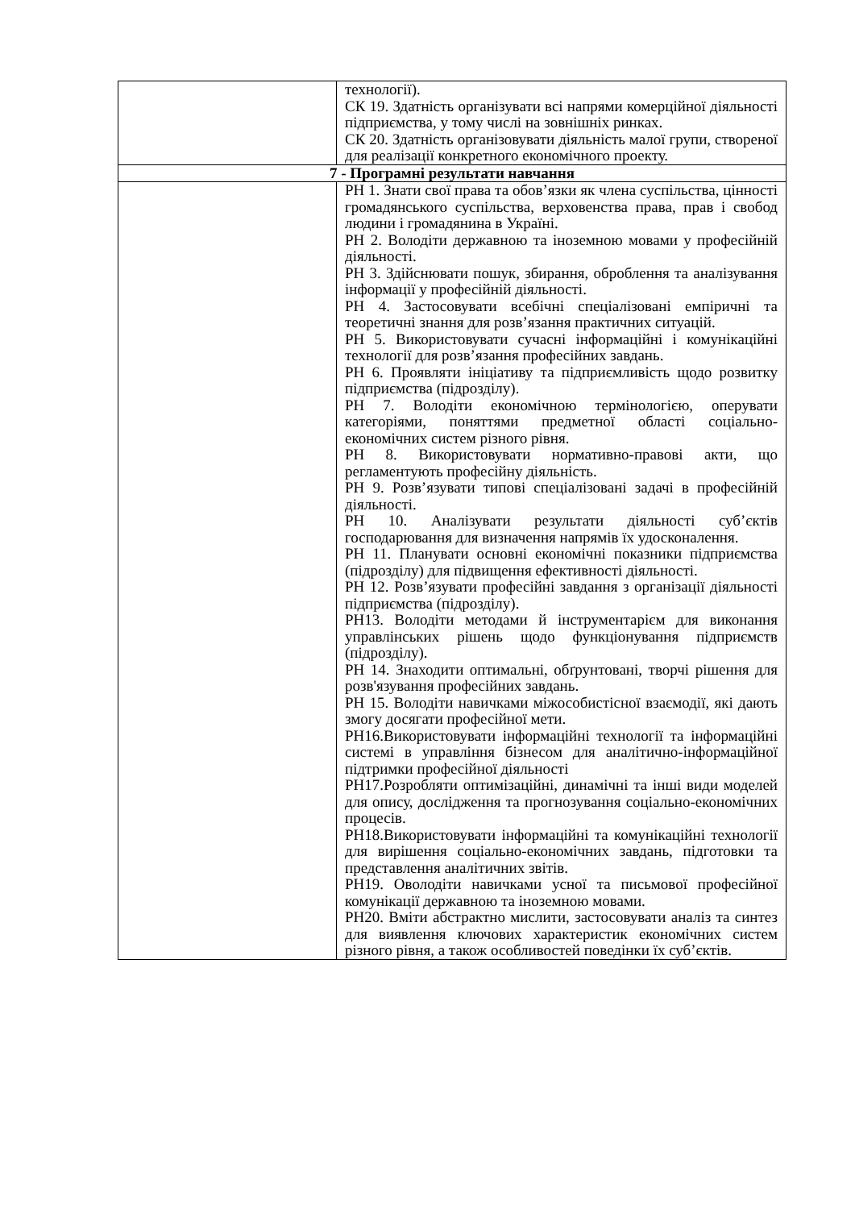| | технології). СК 19. Здатність організувати всі напрями комерційної діяльності підприємства, у тому числі на зовнішніх ринках. СК 20. Здатність організовувати діяльність малої групи, створеної для реалізації конкретного економічного проекту. |
| 7 - Програмні результати навчання | |
| | РН 1. Знати свої права та обов’язки як члена суспільства, цінності громадянського суспільства, верховенства права, прав і свобод людини і громадянина в Україні. РН 2. Володіти державною та іноземною мовами у професійній діяльності. РН 3. Здійснювати пошук, збирання, оброблення та аналізування інформації у професійній діяльності. РН 4. Застосовувати всебічні спеціалізовані емпіричні та теоретичні знання для розв’язання практичних ситуацій. РН 5. Використовувати сучасні інформаційні і комунікаційні технології для розв’язання професійних завдань. РН 6. Проявляти ініціативу та підприємливість щодо розвитку підприємства (підрозділу). РН 7. Володіти економічною термінологією, оперувати категоріями, поняттями предметної області соціально-економічних систем різного рівня. РН 8. Використовувати нормативно-правові акти, що регламентують професійну діяльність. РН 9. Розв’язувати типові спеціалізовані задачі в професійній діяльності. РН 10. Аналізувати результати діяльності суб’єктів господарювання для визначення напрямів їх удосконалення. РН 11. Планувати основні економічні показники підприємства (підрозділу) для підвищення ефективності діяльності. РН 12. Розв’язувати професійні завдання з організації діяльності підприємства (підрозділу). РН13. Володіти методами й інструментарієм для виконання управлінських рішень щодо функціонування підприємств (підрозділу). РН 14. Знаходити оптимальні, обґрунтовані, творчі рішення для розв'язування професійних завдань. РН 15. Володіти навичками міжособистісної взаємодії, які дають змогу досягати професійної мети. РН16.Використовувати інформаційні технології та інформаційні системі в управління бізнесом для аналітично-інформаційної підтримки професійної діяльності РН17.Розробляти оптимізаційні, динамічні та інші види моделей для опису, дослідження та прогнозування соціально-економічних процесів. РН18.Використовувати інформаційні та комунікаційні технології для вирішення соціально-економічних завдань, підготовки та представлення аналітичних звітів. РН19. Оволодіти навичками усної та письмової професійної комунікації державною та іноземною мовами. РН20. Вміти абстрактно мислити, застосовувати аналіз та синтез для виявлення ключових характеристик економічних систем різного рівня, а також особливостей поведінки їх суб’єктів. |